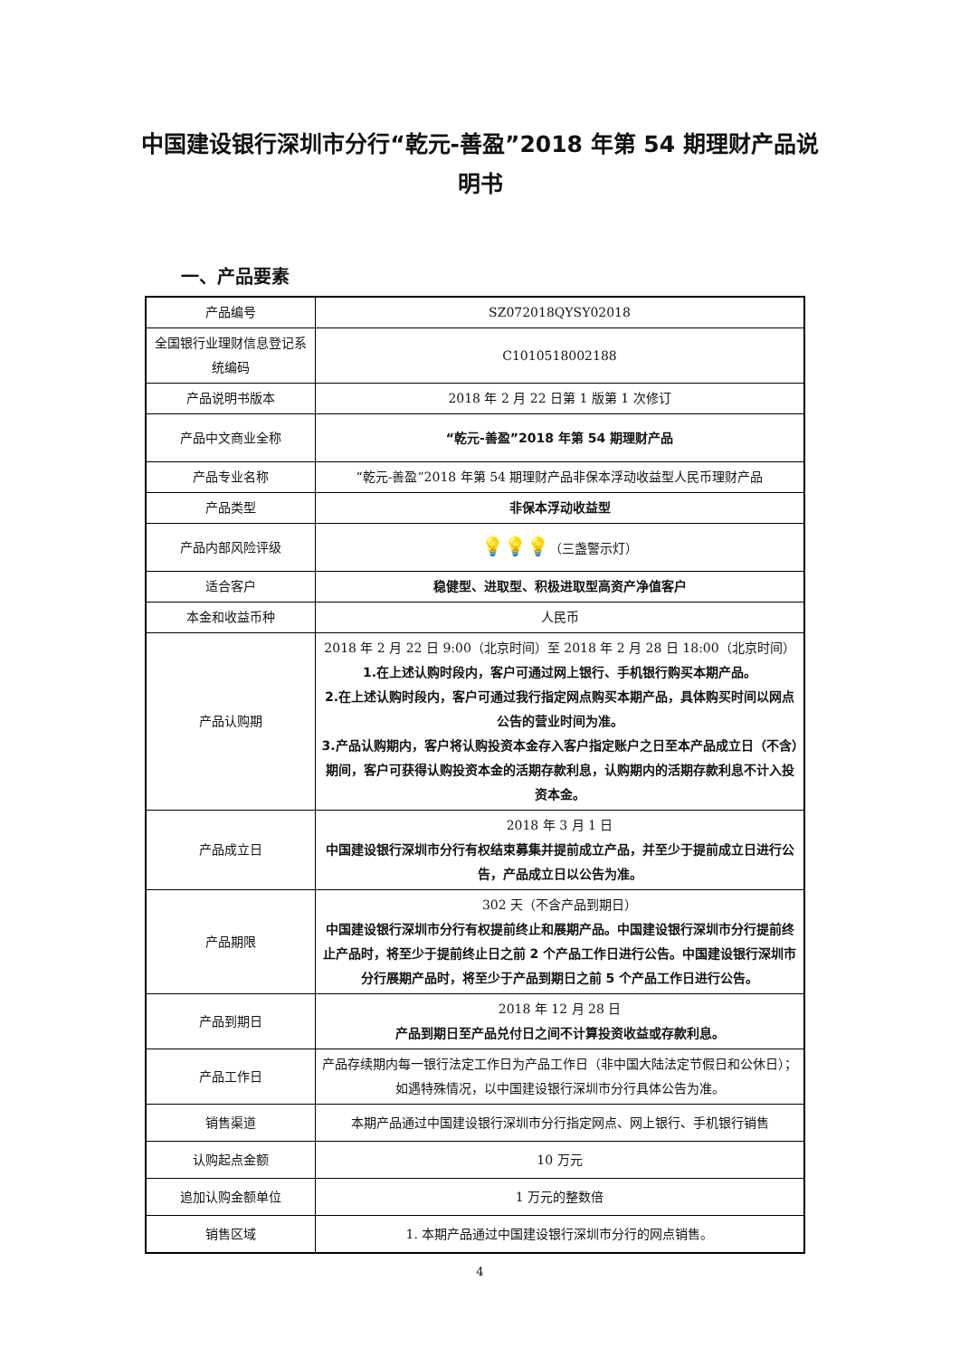中国建设银行深圳市分行“乾元-善盈”2018 年第 54 期理财产品说明书
一、产品要素
| 产品编号 | SZ072018QYSY02018 |
| 全国银行业理财信息登记系统编码 | C1010518002188 |
| 产品说明书版本 | 2018 年 2 月 22 日第 1 版第 1 次修订 |
| 产品中文商业全称 | “乾元-善盈”2018 年第 54 期理财产品 |
| 产品专业名称 | “乾元-善盈”2018 年第 54 期理财产品非保本浮动收益型人民币理财产品 |
| 产品类型 | 非保本浮动收益型 |
| 产品内部风险评级 | 💡💡💡 （三盏警示灯） |
| 适合客户 | 稳健型、进取型、积极进取型高资产净值客户 |
| 本金和收益币种 | 人民币 |
| 产品认购期 | 2018 年 2 月 22 日 9:00（北京时间）至 2018 年 2 月 28 日 18:00（北京时间） 1.在上述认购时段内，客户可通过网上银行、手机银行购买本期产品。 2.在上述认购时段内，客户可通过我行指定网点购买本期产品，具体购买时间以网点公告的营业时间为准。 3.产品认购期内，客户将认购投资本金存入客户指定账户之日至本产品成立日（不含）期间，客户可获得认购投资本金的活期存款利息，认购期内的活期存款利息不计入投资本金。 |
| 产品成立日 | 2018 年 3 月 1 日 中国建设银行深圳市分行有权结束募集并提前成立产品，并至少于提前成立日进行公告，产品成立日以公告为准。 |
| 产品期限 | 302 天（不含产品到期日） 中国建设银行深圳市分行有权提前终止和展期产品。中国建设银行深圳市分行提前终止产品时，将至少于提前终止日之前 2 个产品工作日进行公告。中国建设银行深圳市分行展期产品时，将至少于产品到期日之前 5 个产品工作日进行公告。 |
| 产品到期日 | 2018 年 12 月 28 日 产品到期日至产品兑付日之间不计算投资收益或存款利息。 |
| 产品工作日 | 产品存续期内每一银行法定工作日为产品工作日（非中国大陆法定节假日和公休日）；如遇特殊情况，以中国建设银行深圳市分行具体公告为准。 |
| 销售渠道 | 本期产品通过中国建设银行深圳市分行指定网点、网上银行、手机银行销售 |
| 认购起点金额 | 10 万元 |
| 追加认购金额单位 | 1 万元的整数倍 |
| 销售区域 | 1. 本期产品通过中国建设银行深圳市分行的网点销售。 |
4